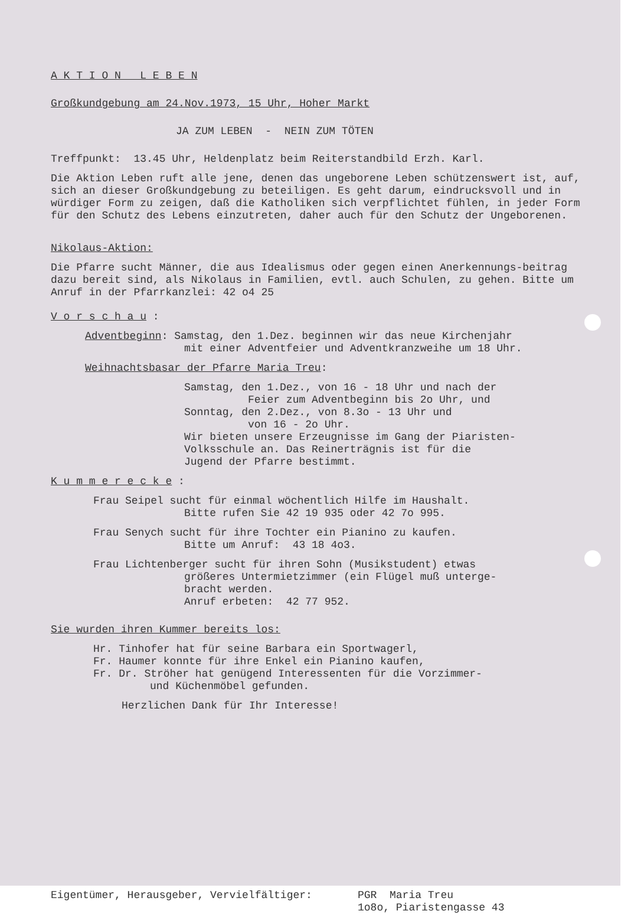A K T I O N L E B E N
Großkundgebung am 24.Nov.1973, 15 Uhr, Hoher Markt
JA ZUM LEBEN - NEIN ZUM TÖTEN
Treffpunkt: 13.45 Uhr, Heldenplatz beim Reiterstandbild Erzh. Karl.
Die Aktion Leben ruft alle jene, denen das ungeborene Leben schützenswert ist, auf, sich an dieser Großkundgebung zu beteiligen. Es geht darum, eindrucksvoll und in würdiger Form zu zeigen, daß die Katholiken sich verpflichtet fühlen, in jeder Form für den Schutz des Lebens einzutreten, daher auch für den Schutz der Ungeborenen.
Nikolaus-Aktion:
Die Pfarre sucht Männer, die aus Idealismus oder gegen einen Anerkennungs-beitrag dazu bereit sind, als Nikolaus in Familien, evtl. auch Schulen, zu gehen. Bitte um Anruf in der Pfarrkanzlei: 42 o4 25
V o r s c h a u :
Adventbeginn: Samstag, den 1.Dez. beginnen wir das neue Kirchenjahr
mit einer Adventfeier und Adventkranzweihe um 18 Uhr.
Weihnachtsbasar der Pfarre Maria Treu:
Samstag, den 1.Dez., von 16 - 18 Uhr und nach der
Feier zum Adventbeginn bis 2o Uhr, und
Sonntag, den 2.Dez., von 8.3o - 13 Uhr und
von 16 - 2o Uhr.
Wir bieten unsere Erzeugnisse im Gang der Piaristen-
Volksschule an. Das Reinerträgnis ist für die
Jugend der Pfarre bestimmt.
K u m m e r e c k e :
Frau Seipel sucht für einmal wöchentlich Hilfe im Haushalt.
Bitte rufen Sie 42 19 935 oder 42 7o 995.
Frau Senych sucht für ihre Tochter ein Pianino zu kaufen.
Bitte um Anruf: 43 18 4o3.
Frau Lichtenberger sucht für ihren Sohn (Musikstudent) etwas
größeres Untermietzimmer (ein Flügel muß unterge-
bracht werden.
Anruf erbeten: 42 77 952.
Sie wurden ihren Kummer bereits los:
Hr. Tinhofer hat für seine Barbara ein Sportwagerl,
Fr. Haumer konnte für ihre Enkel ein Pianino kaufen,
Fr. Dr. Ströher hat genügend Interessenten für die Vorzimmer-
und Küchenmöbel gefunden.
Herzlichen Dank für Ihr Interesse!
Eigentümer, Herausgeber, Vervielfältiger: PGR Maria Treu
1o8o, Piaristengasse 43